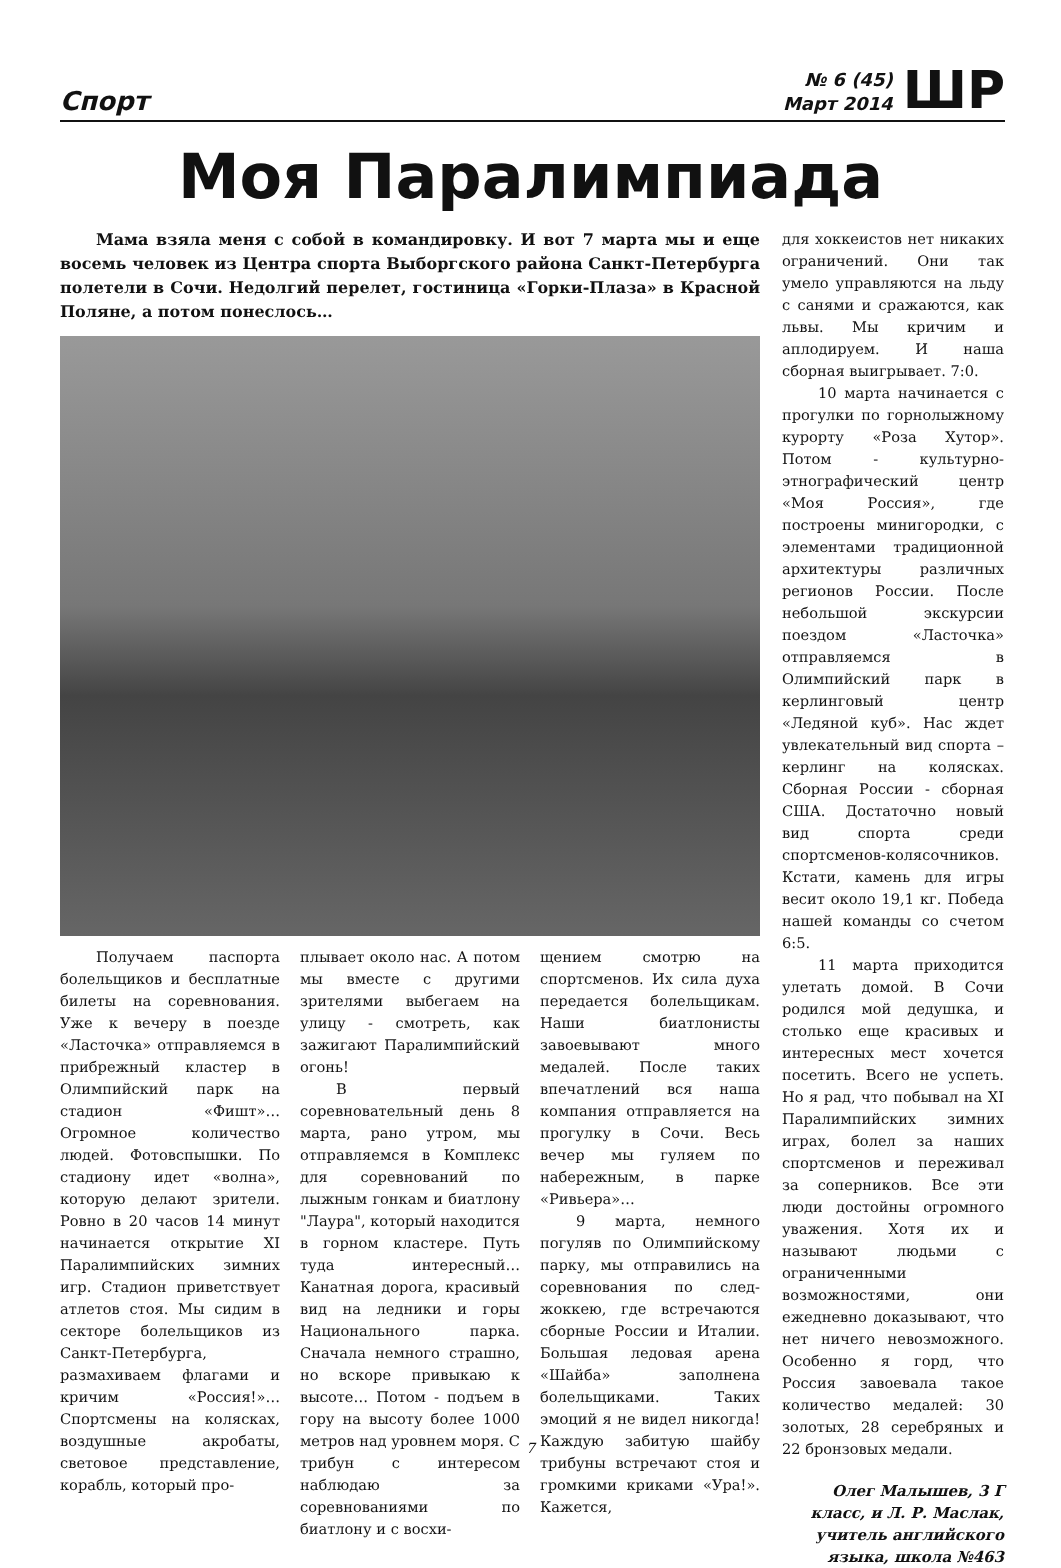Спорт
№ 6 (45)
Март 2014
ШР
Моя Паралимпиада
Мама взяла меня с собой в командировку. И вот 7 марта мы и еще восемь человек из Центра спорта Выборгского района Санкт-Петербурга полетели в Сочи. Недолгий перелет, гостиница «Горки-Плаза» в Красной Поляне, а потом понеслось…
Получаем паспорта болельщиков и бесплатные билеты на соревнования. Уже к вечеру в поезде «Ласточка» отправляемся в прибрежный кластер в Олимпийский парк на стадион «Фишт»… Огромное количество людей. Фотовспышки. По стадиону идет «волна», которую делают зрители. Ровно в 20 часов 14 минут начинается открытие XI Паралимпийских зимних игр. Стадион приветствует атлетов стоя. Мы сидим в секторе болельщиков из Санкт-Петербурга, размахиваем флагами и кричим «Россия!»… Спортсмены на колясках, воздушные акробаты, световое представление, корабль, который про-
плывает около нас. А потом мы вместе с другими зрителями выбегаем на улицу - смотреть, как зажигают Паралимпийский огонь!
В первый соревновательный день 8 марта, рано утром, мы отправляемся в Комплекс для соревнований по лыжным гонкам и биатлону "Лаура", который находится в горном кластере. Путь туда интересный… Канатная дорога, красивый вид на ледники и горы Национального парка. Сначала немного страшно, но вскоре привыкаю к высоте… Потом - подъем в гору на высоту более 1000 метров над уровнем моря. С трибун с интересом наблюдаю за соревнованиями по биатлону и с восхи-
щением смотрю на спортсменов. Их сила духа передается болельщикам. Наши биатлонисты завоевывают много медалей. После таких впечатлений вся наша компания отправляется на прогулку в Сочи. Весь вечер мы гуляем по набережным, в парке «Ривьера»…
9 марта, немного погуляв по Олимпийскому парку, мы отправились на соревнования по след-жоккею, где встречаются сборные России и Италии. Большая ледовая арена «Шайба» заполнена болельщиками. Таких эмоций я не видел никогда! Каждую забитую шайбу трибуны встречают стоя и громкими криками «Ура!». Кажется,
для хоккеистов нет никаких ограничений. Они так умело управляются на льду с санями и сражаются, как львы. Мы кричим и аплодируем. И наша сборная выигрывает. 7:0.
10 марта начинается с прогулки по горнолыжному курорту «Роза Хутор». Потом - культурно-этнографический центр «Моя Россия», где построены минигородки, с элементами традиционной архитектуры различных регионов России. После небольшой экскурсии поездом «Ласточка» отправляемся в Олимпийский парк в керлинговый центр «Ледяной куб». Нас ждет увлекательный вид спорта – керлинг на колясках. Сборная России - сборная США. Достаточно новый вид спорта среди спортсменов-колясочников. Кстати, камень для игры весит около 19,1 кг. Победа нашей команды со счетом 6:5.
11 марта приходится улетать домой. В Сочи родился мой дедушка, и столько еще красивых и интересных мест хочется посетить. Всего не успеть. Но я рад, что побывал на XI Паралимпийских зимних играх, болел за наших спортсменов и переживал за соперников. Все эти люди достойны огромного уважения. Хотя их и называют людьми с ограниченными возможностями, они ежедневно доказывают, что нет ничего невозможного. Особенно я горд, что Россия завоевала такое количество медалей: 30 золотых, 28 серебряных и 22 бронзовых медали.
Олег Малышев, 3 Г класс, и Л. Р. Маслак, учитель английского языка, школа №463
7